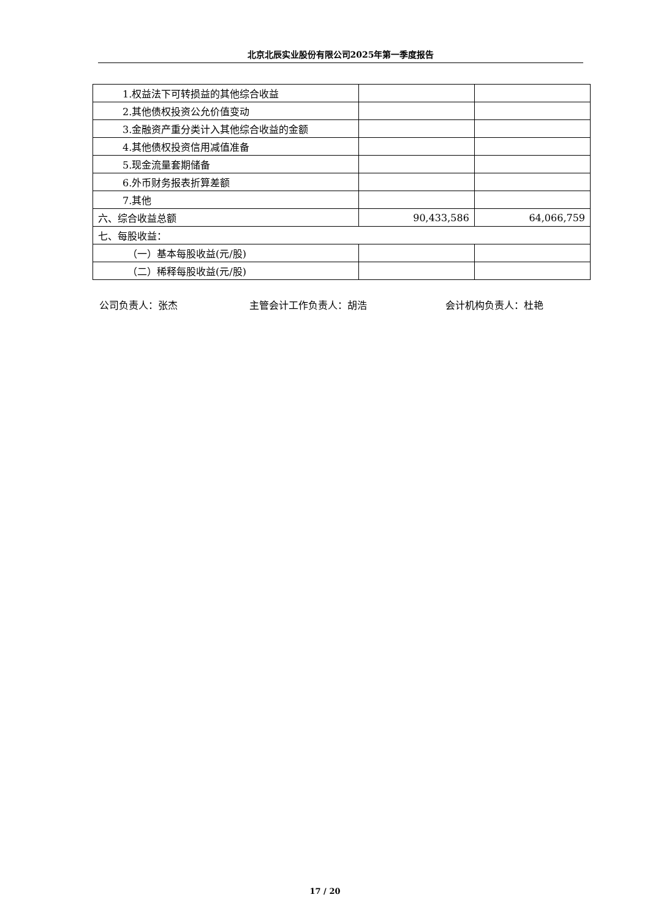北京北辰实业股份有限公司2025年第一季度报告
| 1.权益法下可转损益的其他综合收益 | | |
| 2.其他债权投资公允价值变动 | | |
| 3.金融资产重分类计入其他综合收益的金额 | | |
| 4.其他债权投资信用减值准备 | | |
| 5.现金流量套期储备 | | |
| 6.外币财务报表折算差额 | | |
| 7.其他 | | |
| 六、综合收益总额 | 90,433,586 | 64,066,759 |
| 七、每股收益： | | |
| （一）基本每股收益(元/股) | | |
| （二）稀释每股收益(元/股) | | |
公司负责人：张杰 主管会计工作负责人：胡浩 会计机构负责人：杜艳
17 / 20